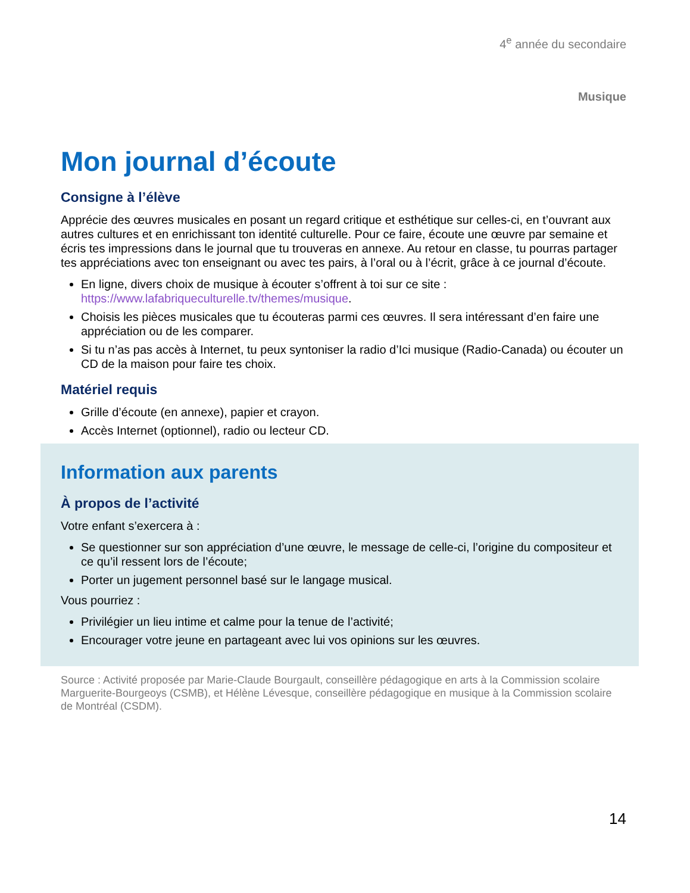4<sup>e</sup> année du secondaire
Musique
Mon journal d’écoute
Consigne à l’élève
Apprécie des œuvres musicales en posant un regard critique et esthétique sur celles-ci, en t’ouvrant aux autres cultures et en enrichissant ton identité culturelle. Pour ce faire, écoute une œuvre par semaine et écris tes impressions dans le journal que tu trouveras en annexe. Au retour en classe, tu pourras partager tes appréciations avec ton enseignant ou avec tes pairs, à l’oral ou à l’écrit, grâce à ce journal d’écoute.
En ligne, divers choix de musique à écouter s’offrent à toi sur ce site : https://www.lafabriqueculturelle.tv/themes/musique.
Choisis les pièces musicales que tu écouteras parmi ces œuvres. Il sera intéressant d’en faire une appréciation ou de les comparer.
Si tu n’as pas accès à Internet, tu peux syntoniser la radio d’Ici musique (Radio-Canada) ou écouter un CD de la maison pour faire tes choix.
Matériel requis
Grille d’écoute (en annexe), papier et crayon.
Accès Internet (optionnel), radio ou lecteur CD.
Information aux parents
À propos de l’activité
Votre enfant s’exercera à :
Se questionner sur son appréciation d’une œuvre, le message de celle-ci, l’origine du compositeur et ce qu’il ressent lors de l’écoute;
Porter un jugement personnel basé sur le langage musical.
Vous pourriez :
Privilégier un lieu intime et calme pour la tenue de l’activité;
Encourager votre jeune en partageant avec lui vos opinions sur les œuvres.
Source : Activité proposée par Marie-Claude Bourgault, conseillère pédagogique en arts à la Commission scolaire Marguerite-Bourgeoys (CSMB), et Hélène Lévesque, conseillère pédagogique en musique à la Commission scolaire de Montréal (CSDM).
14